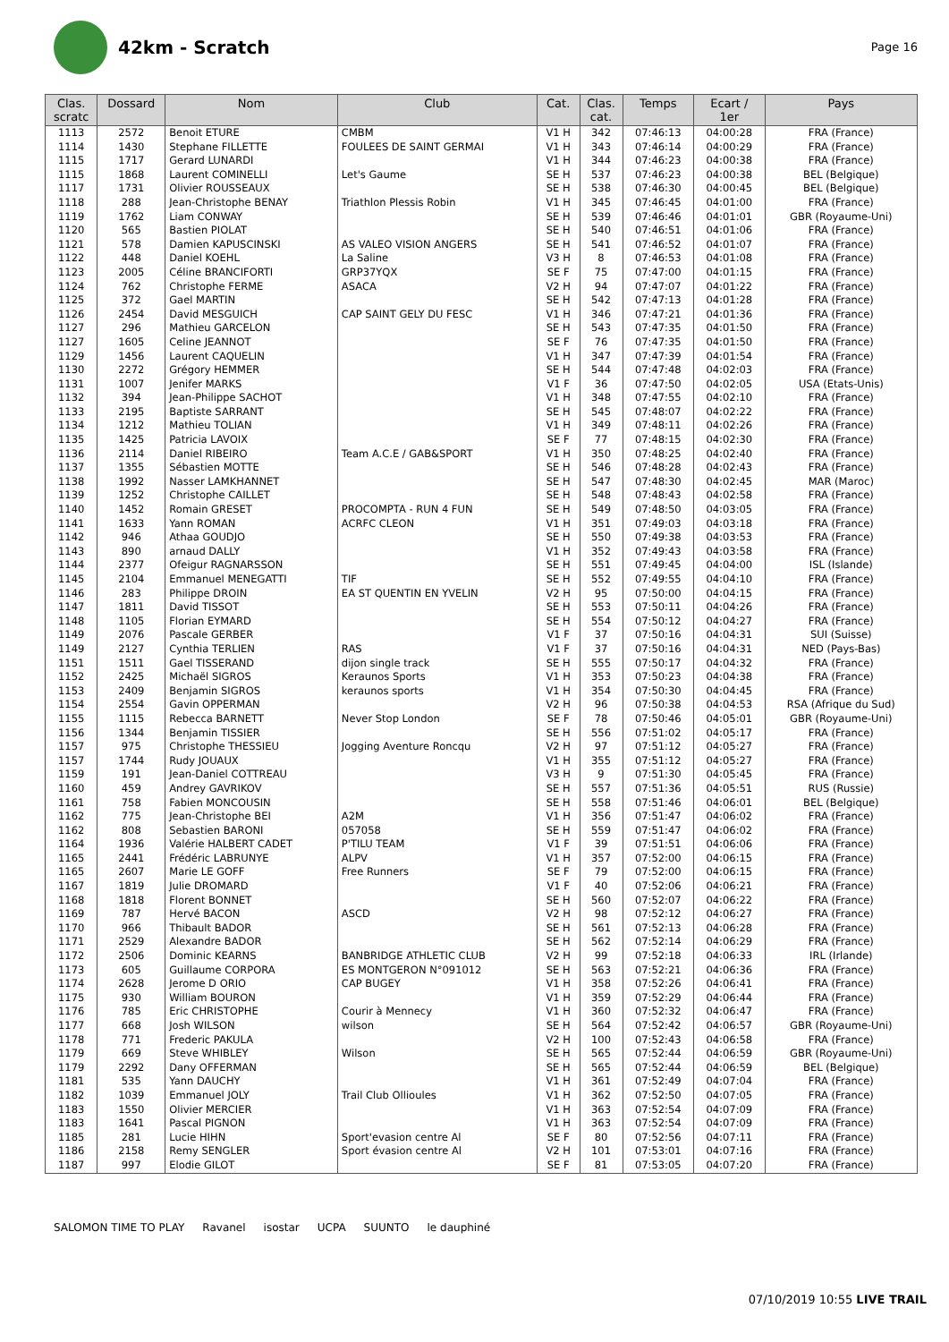42km - Scratch
Page 16
| Clas. scratc | Dossard | Nom | Club | Cat. | Clas. cat. | Temps | Ecart / 1er | Pays |
| --- | --- | --- | --- | --- | --- | --- | --- | --- |
| 1113 | 2572 | Benoit ETURE | CMBM | V1 H | 342 | 07:46:13 | 04:00:28 | FRA (France) |
| 1114 | 1430 | Stephane FILLETTE | FOULEES DE SAINT GERMAI | V1 H | 343 | 07:46:14 | 04:00:29 | FRA (France) |
| 1115 | 1717 | Gerard LUNARDI | | V1 H | 344 | 07:46:23 | 04:00:38 | FRA (France) |
| 1115 | 1868 | Laurent COMINELLI | Let's Gaume | SE H | 537 | 07:46:23 | 04:00:38 | BEL (Belgique) |
| 1117 | 1731 | Olivier ROUSSEAUX | | SE H | 538 | 07:46:30 | 04:00:45 | BEL (Belgique) |
| 1118 | 288 | Jean-Christophe BENAY | Triathlon Plessis Robin | V1 H | 345 | 07:46:45 | 04:01:00 | FRA (France) |
| 1119 | 1762 | Liam CONWAY | | SE H | 539 | 07:46:46 | 04:01:01 | GBR (Royaume-Uni) |
| 1120 | 565 | Bastien PIOLAT | | SE H | 540 | 07:46:51 | 04:01:06 | FRA (France) |
| 1121 | 578 | Damien KAPUSCINSKI | AS VALEO VISION ANGERS | SE H | 541 | 07:46:52 | 04:01:07 | FRA (France) |
| 1122 | 448 | Daniel KOEHL | La Saline | V3 H | 8 | 07:46:53 | 04:01:08 | FRA (France) |
| 1123 | 2005 | Céline BRANCIFORTI | GRP37YQX | SE F | 75 | 07:47:00 | 04:01:15 | FRA (France) |
| 1124 | 762 | Christophe FERME | ASACA | V2 H | 94 | 07:47:07 | 04:01:22 | FRA (France) |
| 1125 | 372 | Gael MARTIN | | SE H | 542 | 07:47:13 | 04:01:28 | FRA (France) |
| 1126 | 2454 | David MESGUICH | CAP SAINT GELY DU FESC | V1 H | 346 | 07:47:21 | 04:01:36 | FRA (France) |
| 1127 | 296 | Mathieu GARCELON | | SE H | 543 | 07:47:35 | 04:01:50 | FRA (France) |
| 1127 | 1605 | Celine JEANNOT | | SE F | 76 | 07:47:35 | 04:01:50 | FRA (France) |
| 1129 | 1456 | Laurent CAQUELIN | | V1 H | 347 | 07:47:39 | 04:01:54 | FRA (France) |
| 1130 | 2272 | Grégory HEMMER | | SE H | 544 | 07:47:48 | 04:02:03 | FRA (France) |
| 1131 | 1007 | Jenifer MARKS | | V1 F | 36 | 07:47:50 | 04:02:05 | USA (Etats-Unis) |
| 1132 | 394 | Jean-Philippe SACHOT | | V1 H | 348 | 07:47:55 | 04:02:10 | FRA (France) |
| 1133 | 2195 | Baptiste SARRANT | | SE H | 545 | 07:48:07 | 04:02:22 | FRA (France) |
| 1134 | 1212 | Mathieu TOLIAN | | V1 H | 349 | 07:48:11 | 04:02:26 | FRA (France) |
| 1135 | 1425 | Patricia LAVOIX | | SE F | 77 | 07:48:15 | 04:02:30 | FRA (France) |
| 1136 | 2114 | Daniel RIBEIRO | Team A.C.E / GAB&SPORT | V1 H | 350 | 07:48:25 | 04:02:40 | FRA (France) |
| 1137 | 1355 | Sébastien MOTTE | | SE H | 546 | 07:48:28 | 04:02:43 | FRA (France) |
| 1138 | 1992 | Nasser LAMKHANNET | | SE H | 547 | 07:48:30 | 04:02:45 | MAR (Maroc) |
| 1139 | 1252 | Christophe CAILLET | | SE H | 548 | 07:48:43 | 04:02:58 | FRA (France) |
| 1140 | 1452 | Romain GRESET | PROCOMPTA - RUN 4 FUN | SE H | 549 | 07:48:50 | 04:03:05 | FRA (France) |
| 1141 | 1633 | Yann ROMAN | ACRFC CLEON | V1 H | 351 | 07:49:03 | 04:03:18 | FRA (France) |
| 1142 | 946 | Athaa GOUDJO | | SE H | 550 | 07:49:38 | 04:03:53 | FRA (France) |
| 1143 | 890 | arnaud DALLY | | V1 H | 352 | 07:49:43 | 04:03:58 | FRA (France) |
| 1144 | 2377 | Ofeigur RAGNARSSON | | SE H | 551 | 07:49:45 | 04:04:00 | ISL (Islande) |
| 1145 | 2104 | Emmanuel MENEGATTI | TIF | SE H | 552 | 07:49:55 | 04:04:10 | FRA (France) |
| 1146 | 283 | Philippe DROIN | EA ST QUENTIN EN YVELIN | V2 H | 95 | 07:50:00 | 04:04:15 | FRA (France) |
| 1147 | 1811 | David TISSOT | | SE H | 553 | 07:50:11 | 04:04:26 | FRA (France) |
| 1148 | 1105 | Florian EYMARD | | SE H | 554 | 07:50:12 | 04:04:27 | FRA (France) |
| 1149 | 2076 | Pascale GERBER | | V1 F | 37 | 07:50:16 | 04:04:31 | SUI (Suisse) |
| 1149 | 2127 | Cynthia TERLIEN | RAS | V1 F | 37 | 07:50:16 | 04:04:31 | NED (Pays-Bas) |
| 1151 | 1511 | Gael TISSERAND | dijon single track | SE H | 555 | 07:50:17 | 04:04:32 | FRA (France) |
| 1152 | 2425 | Michaël SIGROS | Keraunos Sports | V1 H | 353 | 07:50:23 | 04:04:38 | FRA (France) |
| 1153 | 2409 | Benjamin SIGROS | keraunos sports | V1 H | 354 | 07:50:30 | 04:04:45 | FRA (France) |
| 1154 | 2554 | Gavin OPPERMAN | | V2 H | 96 | 07:50:38 | 04:04:53 | RSA (Afrique du Sud) |
| 1155 | 1115 | Rebecca BARNETT | Never Stop London | SE F | 78 | 07:50:46 | 04:05:01 | GBR (Royaume-Uni) |
| 1156 | 1344 | Benjamin TISSIER | | SE H | 556 | 07:51:02 | 04:05:17 | FRA (France) |
| 1157 | 975 | Christophe THESSIEU | Jogging Aventure Roncqu | V2 H | 97 | 07:51:12 | 04:05:27 | FRA (France) |
| 1157 | 1744 | Rudy JOUAUX | | V1 H | 355 | 07:51:12 | 04:05:27 | FRA (France) |
| 1159 | 191 | Jean-Daniel COTTREAU | | V3 H | 9 | 07:51:30 | 04:05:45 | FRA (France) |
| 1160 | 459 | Andrey GAVRIKOV | | SE H | 557 | 07:51:36 | 04:05:51 | RUS (Russie) |
| 1161 | 758 | Fabien MONCOUSIN | | SE H | 558 | 07:51:46 | 04:06:01 | BEL (Belgique) |
| 1162 | 775 | Jean-Christophe BEI | A2M | V1 H | 356 | 07:51:47 | 04:06:02 | FRA (France) |
| 1162 | 808 | Sebastien BARONI | 057058 | SE H | 559 | 07:51:47 | 04:06:02 | FRA (France) |
| 1164 | 1936 | Valérie HALBERT CADET | P'TILU TEAM | V1 F | 39 | 07:51:51 | 04:06:06 | FRA (France) |
| 1165 | 2441 | Frédéric LABRUNYE | ALPV | V1 H | 357 | 07:52:00 | 04:06:15 | FRA (France) |
| 1165 | 2607 | Marie LE GOFF | Free Runners | SE F | 79 | 07:52:00 | 04:06:15 | FRA (France) |
| 1167 | 1819 | Julie DROMARD | | V1 F | 40 | 07:52:06 | 04:06:21 | FRA (France) |
| 1168 | 1818 | Florent BONNET | | SE H | 560 | 07:52:07 | 04:06:22 | FRA (France) |
| 1169 | 787 | Hervé BACON | ASCD | V2 H | 98 | 07:52:12 | 04:06:27 | FRA (France) |
| 1170 | 966 | Thibault BADOR | | SE H | 561 | 07:52:13 | 04:06:28 | FRA (France) |
| 1171 | 2529 | Alexandre BADOR | | SE H | 562 | 07:52:14 | 04:06:29 | FRA (France) |
| 1172 | 2506 | Dominic KEARNS | BANBRIDGE ATHLETIC CLUB | V2 H | 99 | 07:52:18 | 04:06:33 | IRL (Irlande) |
| 1173 | 605 | Guillaume CORPORA | ES MONTGERON N°091012 | SE H | 563 | 07:52:21 | 04:06:36 | FRA (France) |
| 1174 | 2628 | Jerome D ORIO | CAP BUGEY | V1 H | 358 | 07:52:26 | 04:06:41 | FRA (France) |
| 1175 | 930 | William BOURON | | V1 H | 359 | 07:52:29 | 04:06:44 | FRA (France) |
| 1176 | 785 | Eric CHRISTOPHE | Courir à Mennecy | V1 H | 360 | 07:52:32 | 04:06:47 | FRA (France) |
| 1177 | 668 | Josh WILSON | wilson | SE H | 564 | 07:52:42 | 04:06:57 | GBR (Royaume-Uni) |
| 1178 | 771 | Frederic PAKULA | | V2 H | 100 | 07:52:43 | 04:06:58 | FRA (France) |
| 1179 | 669 | Steve WHIBLEY | Wilson | SE H | 565 | 07:52:44 | 04:06:59 | GBR (Royaume-Uni) |
| 1179 | 2292 | Dany OFFERMAN | | SE H | 565 | 07:52:44 | 04:06:59 | BEL (Belgique) |
| 1181 | 535 | Yann DAUCHY | | V1 H | 361 | 07:52:49 | 04:07:04 | FRA (France) |
| 1182 | 1039 | Emmanuel JOLY | Trail Club Ollioules | V1 H | 362 | 07:52:50 | 04:07:05 | FRA (France) |
| 1183 | 1550 | Olivier MERCIER | | V1 H | 363 | 07:52:54 | 04:07:09 | FRA (France) |
| 1183 | 1641 | Pascal PIGNON | | V1 H | 363 | 07:52:54 | 04:07:09 | FRA (France) |
| 1185 | 281 | Lucie HIHN | Sport'evasion centre Al | SE F | 80 | 07:52:56 | 04:07:11 | FRA (France) |
| 1186 | 2158 | Remy SENGLER | Sport évasion centre Al | V2 H | 101 | 07:53:01 | 04:07:16 | FRA (France) |
| 1187 | 997 | Elodie GILOT | | SE F | 81 | 07:53:05 | 04:07:20 | FRA (France) |
SALOMON TIME TO PLAY Ravanel isostar UCPA SUUNTO le dauphiné
07/10/2019 10:55 LIVE TRAIL